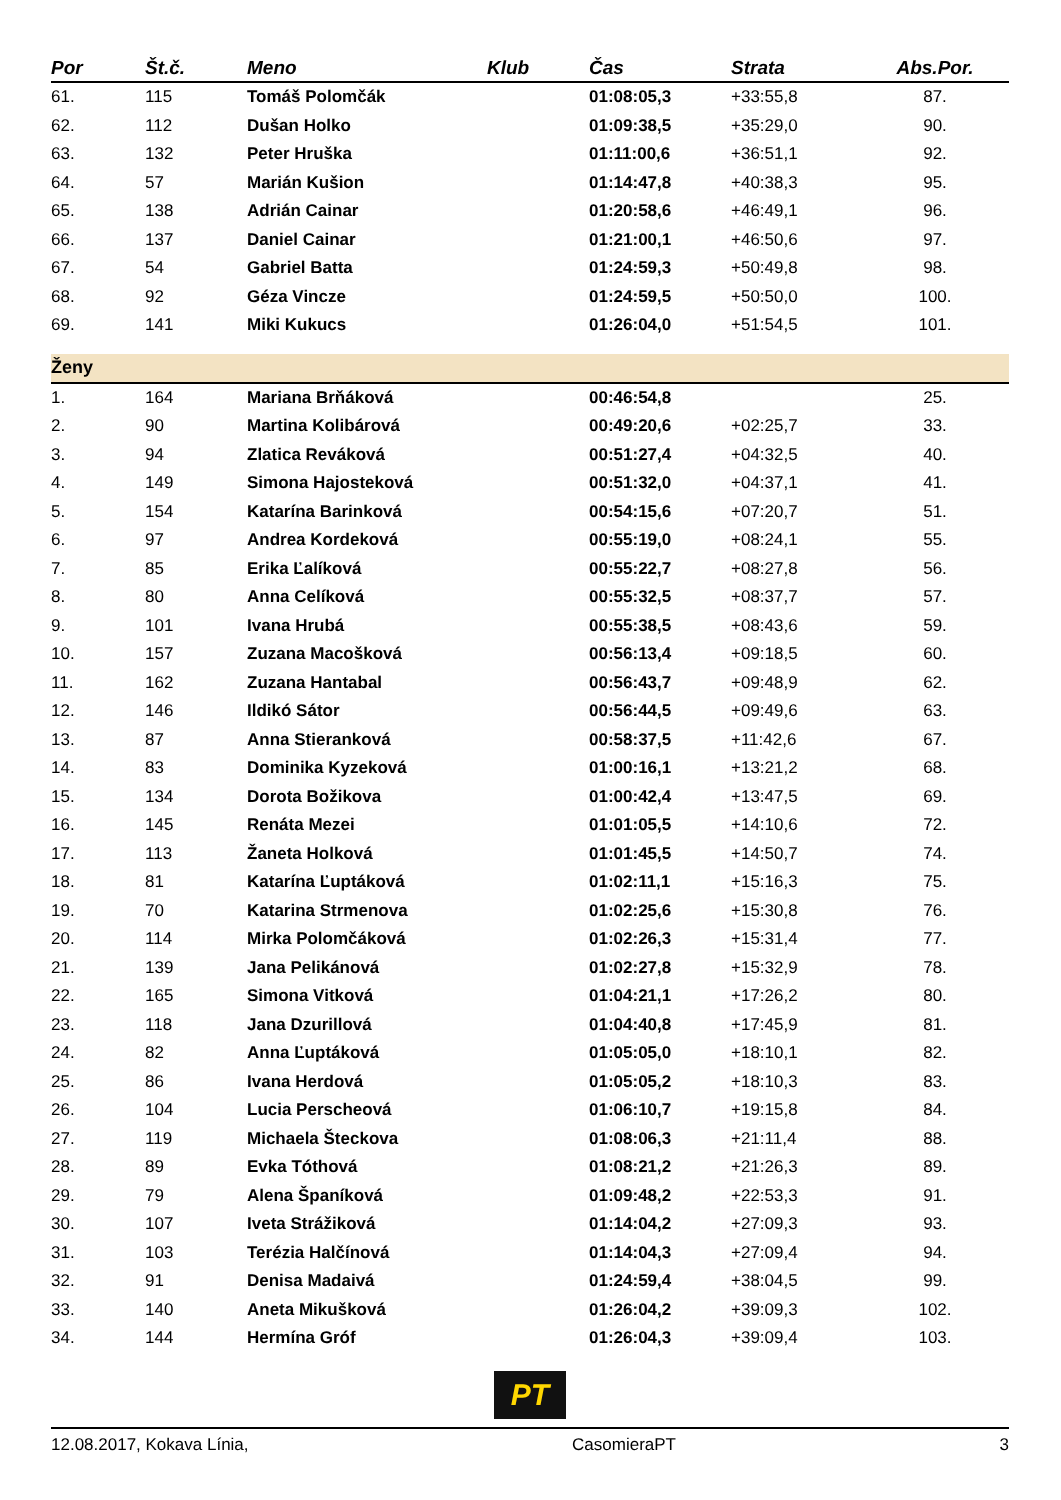| Por | Št.č. | Meno | Klub | Čas | Strata | Abs.Por. |
| --- | --- | --- | --- | --- | --- | --- |
| 61. | 115 | Tomáš Polomčák | | 01:08:05,3 | +33:55,8 | 87. |
| 62. | 112 | Dušan Holko | | 01:09:38,5 | +35:29,0 | 90. |
| 63. | 132 | Peter Hruška | | 01:11:00,6 | +36:51,1 | 92. |
| 64. | 57 | Marián Kušion | | 01:14:47,8 | +40:38,3 | 95. |
| 65. | 138 | Adrián Cainar | | 01:20:58,6 | +46:49,1 | 96. |
| 66. | 137 | Daniel Cainar | | 01:21:00,1 | +46:50,6 | 97. |
| 67. | 54 | Gabriel Batta | | 01:24:59,3 | +50:49,8 | 98. |
| 68. | 92 | Géza Vincze | | 01:24:59,5 | +50:50,0 | 100. |
| 69. | 141 | Miki Kukucs | | 01:26:04,0 | +51:54,5 | 101. |
| Ženy | | | | | | |
| 1. | 164 | Mariana Brňáková | | 00:46:54,8 | | 25. |
| 2. | 90 | Martina Kolibárová | | 00:49:20,6 | +02:25,7 | 33. |
| 3. | 94 | Zlatica Reváková | | 00:51:27,4 | +04:32,5 | 40. |
| 4. | 149 | Simona Hajosteková | | 00:51:32,0 | +04:37,1 | 41. |
| 5. | 154 | Katarína Barinková | | 00:54:15,6 | +07:20,7 | 51. |
| 6. | 97 | Andrea Kordeková | | 00:55:19,0 | +08:24,1 | 55. |
| 7. | 85 | Erika Ľalíková | | 00:55:22,7 | +08:27,8 | 56. |
| 8. | 80 | Anna Celíková | | 00:55:32,5 | +08:37,7 | 57. |
| 9. | 101 | Ivana Hrubá | | 00:55:38,5 | +08:43,6 | 59. |
| 10. | 157 | Zuzana Macošková | | 00:56:13,4 | +09:18,5 | 60. |
| 11. | 162 | Zuzana Hantabal | | 00:56:43,7 | +09:48,9 | 62. |
| 12. | 146 | Ildikó Sátor | | 00:56:44,5 | +09:49,6 | 63. |
| 13. | 87 | Anna Stieranková | | 00:58:37,5 | +11:42,6 | 67. |
| 14. | 83 | Dominika Kyzeková | | 01:00:16,1 | +13:21,2 | 68. |
| 15. | 134 | Dorota Božikova | | 01:00:42,4 | +13:47,5 | 69. |
| 16. | 145 | Renáta Mezei | | 01:01:05,5 | +14:10,6 | 72. |
| 17. | 113 | Žaneta Holková | | 01:01:45,5 | +14:50,7 | 74. |
| 18. | 81 | Katarína Ľuptáková | | 01:02:11,1 | +15:16,3 | 75. |
| 19. | 70 | Katarina Strmenova | | 01:02:25,6 | +15:30,8 | 76. |
| 20. | 114 | Mirka Polomčáková | | 01:02:26,3 | +15:31,4 | 77. |
| 21. | 139 | Jana Pelikánová | | 01:02:27,8 | +15:32,9 | 78. |
| 22. | 165 | Simona Vitková | | 01:04:21,1 | +17:26,2 | 80. |
| 23. | 118 | Jana Dzurillová | | 01:04:40,8 | +17:45,9 | 81. |
| 24. | 82 | Anna Ľuptáková | | 01:05:05,0 | +18:10,1 | 82. |
| 25. | 86 | Ivana Herdová | | 01:05:05,2 | +18:10,3 | 83. |
| 26. | 104 | Lucia Perscheová | | 01:06:10,7 | +19:15,8 | 84. |
| 27. | 119 | Michaela Šteckova | | 01:08:06,3 | +21:11,4 | 88. |
| 28. | 89 | Evka Tóthová | | 01:08:21,2 | +21:26,3 | 89. |
| 29. | 79 | Alena Španíková | | 01:09:48,2 | +22:53,3 | 91. |
| 30. | 107 | Iveta Strážiková | | 01:14:04,2 | +27:09,3 | 93. |
| 31. | 103 | Terézia Halčínová | | 01:14:04,3 | +27:09,4 | 94. |
| 32. | 91 | Denisa Madaivá | | 01:24:59,4 | +38:04,5 | 99. |
| 33. | 140 | Aneta Mikušková | | 01:26:04,2 | +39:09,3 | 102. |
| 34. | 144 | Hermína Gróf | | 01:26:04,3 | +39:09,4 | 103. |
PT
12.08.2017, Kokava Línia, CasomieraPT 3